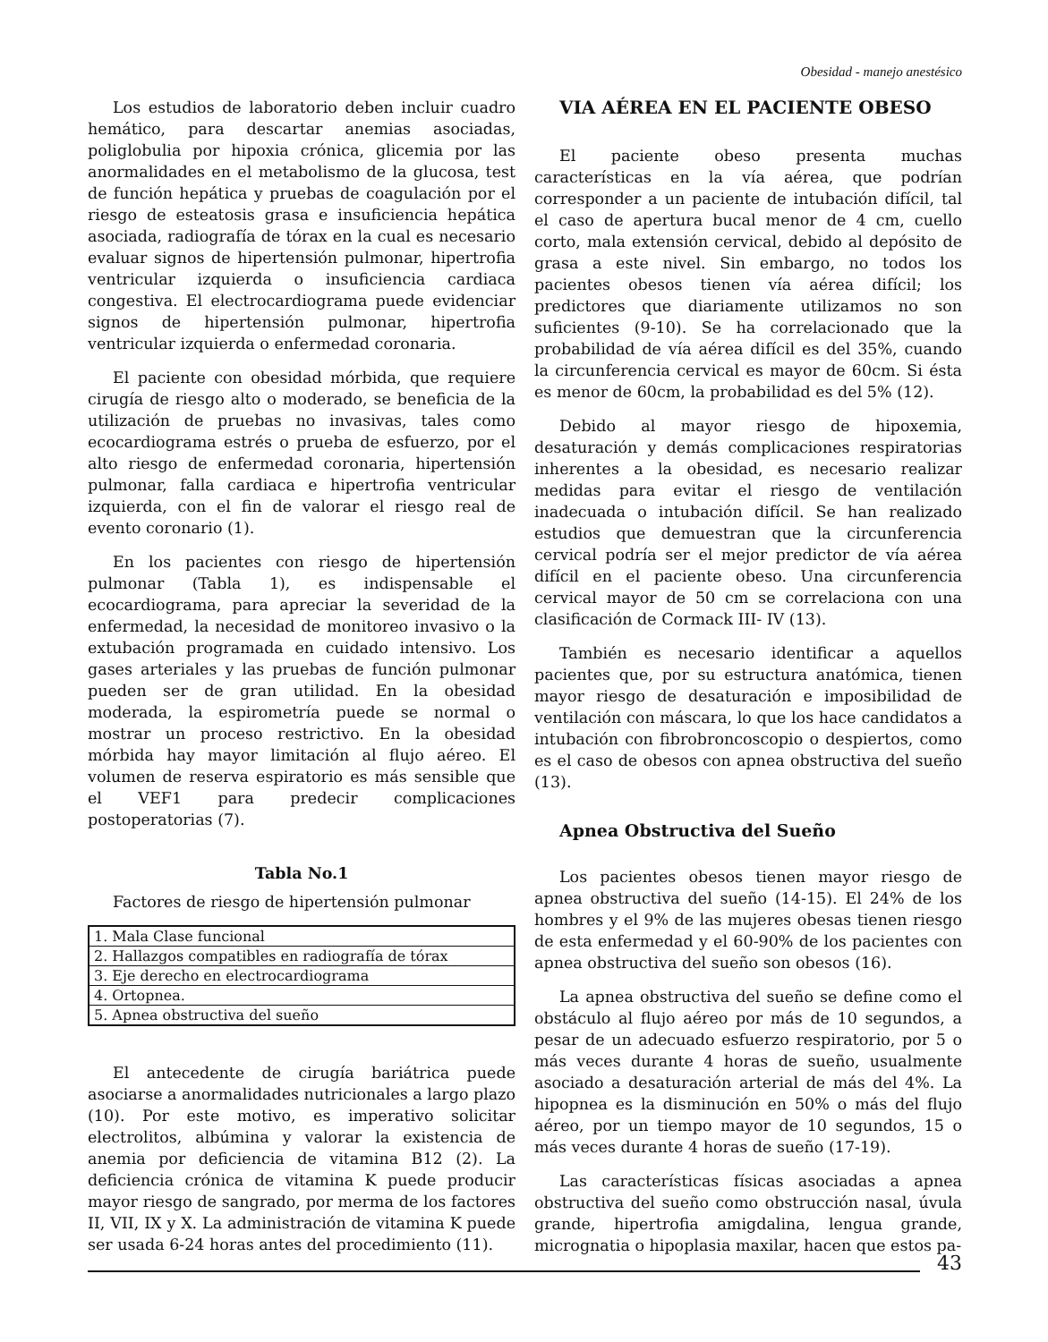Obesidad - manejo anestésico
Los estudios de laboratorio deben incluir cuadro hemático, para descartar anemias asociadas, poliglobulia por hipoxia crónica, glicemia por las anormalidades en el metabolismo de la glucosa, test de función hepática y pruebas de coagulación por el riesgo de esteatosis grasa e insuficiencia hepática asociada, radiografía de tórax en la cual es necesario evaluar signos de hipertensión pulmonar, hipertrofia ventricular izquierda o insuficiencia cardiaca congestiva. El electrocardiograma puede evidenciar signos de hipertensión pulmonar, hipertrofia ventricular izquierda o enfermedad coronaria.
El paciente con obesidad mórbida, que requiere cirugía de riesgo alto o moderado, se beneficia de la utilización de pruebas no invasivas, tales como ecocardiograma estrés o prueba de esfuerzo, por el alto riesgo de enfermedad coronaria, hipertensión pulmonar, falla cardiaca e hipertrofia ventricular izquierda, con el fin de valorar el riesgo real de evento coronario (1).
En los pacientes con riesgo de hipertensión pulmonar (Tabla 1), es indispensable el ecocardiograma, para apreciar la severidad de la enfermedad, la necesidad de monitoreo invasivo o la extubación programada en cuidado intensivo. Los gases arteriales y las pruebas de función pulmonar pueden ser de gran utilidad. En la obesidad moderada, la espirometría puede se normal o mostrar un proceso restrictivo. En la obesidad mórbida hay mayor limitación al flujo aéreo. El volumen de reserva espiratorio es más sensible que el VEF1 para predecir complicaciones postoperatorias (7).
Tabla No.1
Factores de riesgo de hipertensión pulmonar
| 1. Mala Clase funcional |
| 2. Hallazgos compatibles en radiografía de tórax |
| 3. Eje derecho en electrocardiograma |
| 4. Ortopnea. |
| 5. Apnea obstructiva del sueño |
El antecedente de cirugía bariátrica puede asociarse a anormalidades nutricionales a largo plazo (10). Por este motivo, es imperativo solicitar electrolitos, albúmina y valorar la existencia de anemia por deficiencia de vitamina B12 (2). La deficiencia crónica de vitamina K puede producir mayor riesgo de sangrado, por merma de los factores II, VII, IX y X. La administración de vitamina K puede ser usada 6-24 horas antes del procedimiento (11).
VIA AÉREA EN EL PACIENTE OBESO
El paciente obeso presenta muchas características en la vía aérea, que podrían corresponder a un paciente de intubación difícil, tal el caso de apertura bucal menor de 4 cm, cuello corto, mala extensión cervical, debido al depósito de grasa a este nivel. Sin embargo, no todos los pacientes obesos tienen vía aérea difícil; los predictores que diariamente utilizamos no son suficientes (9-10). Se ha correlacionado que la probabilidad de vía aérea difícil es del 35%, cuando la circunferencia cervical es mayor de 60cm. Si ésta es menor de 60cm, la probabilidad es del 5% (12).
Debido al mayor riesgo de hipoxemia, desaturación y demás complicaciones respiratorias inherentes a la obesidad, es necesario realizar medidas para evitar el riesgo de ventilación inadecuada o intubación difícil. Se han realizado estudios que demuestran que la circunferencia cervical podría ser el mejor predictor de vía aérea difícil en el paciente obeso. Una circunferencia cervical mayor de 50 cm se correlaciona con una clasificación de Cormack III- IV (13).
También es necesario identificar a aquellos pacientes que, por su estructura anatómica, tienen mayor riesgo de desaturación e imposibilidad de ventilación con máscara, lo que los hace candidatos a intubación con fibrobroncoscopio o despiertos, como es el caso de obesos con apnea obstructiva del sueño (13).
Apnea Obstructiva del Sueño
Los pacientes obesos tienen mayor riesgo de apnea obstructiva del sueño (14-15). El 24% de los hombres y el 9% de las mujeres obesas tienen riesgo de esta enfermedad y el 60-90% de los pacientes con apnea obstructiva del sueño son obesos (16).
La apnea obstructiva del sueño se define como el obstáculo al flujo aéreo por más de 10 segundos, a pesar de un adecuado esfuerzo respiratorio, por 5 o más veces durante 4 horas de sueño, usualmente asociado a desaturación arterial de más del 4%. La hipopnea es la disminución en 50% o más del flujo aéreo, por un tiempo mayor de 10 segundos, 15 o más veces durante 4 horas de sueño (17-19).
Las características físicas asociadas a apnea obstructiva del sueño como obstrucción nasal, úvula grande, hipertrofia amigdalina, lengua grande, micrognatia o hipoplasia maxilar, hacen que estos pa-
43